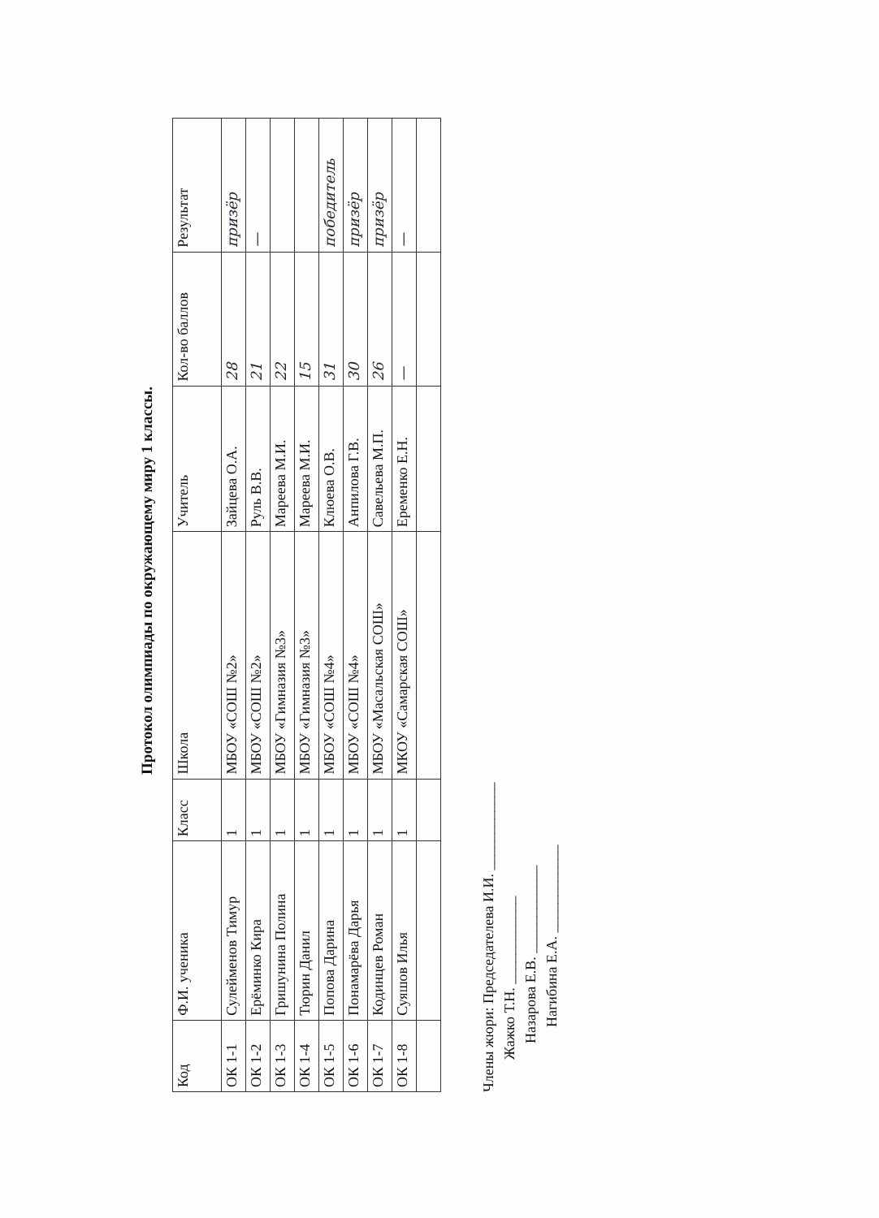Протокол олимпиады по окружающему миру 1 классы.
| Код | Ф.И. ученика | Класс | Школа | Учитель | Кол-во баллов | Результат |
| --- | --- | --- | --- | --- | --- | --- |
| ОК 1-1 | Сулейменов Тимур | 1 | МБОУ «СОШ №2» | Зайцева О.А. | 28 | призёр |
| ОК 1-2 | Ерёминко Кира | 1 | МБОУ «СОШ №2» | Руль В.В. | 21 | — |
| ОК 1-3 | Гришунина Полина | 1 | МБОУ «Гимназия №3» | Мареева М.И. | 22 | |
| ОК 1-4 | Тюрин Данил | 1 | МБОУ «Гимназия №3» | Мареева М.И. | 15 | |
| ОК 1-5 | Попова Дарина | 1 | МБОУ «СОШ №4» | Клюева О.В. | 31 | победитель |
| ОК 1-6 | Понамарёва Дарья | 1 | МБОУ «СОШ №4» | Анпилова Г.В. | 30 | призёр |
| ОК 1-7 | Кодинцев Роман | 1 | МБОУ «Масальская СОШ» | Савельева М.П. | 26 | призёр |
| ОК 1-8 | Суяшов Илья | 1 | МКОУ «Самарская СОШ» | Еременко Е.Н. | — | — |
Члены жюри: Председателева И.И. ____________
Жажко Т.Н. ____________
Назарова Е.В. ____________
Нагибина Е.А. ____________